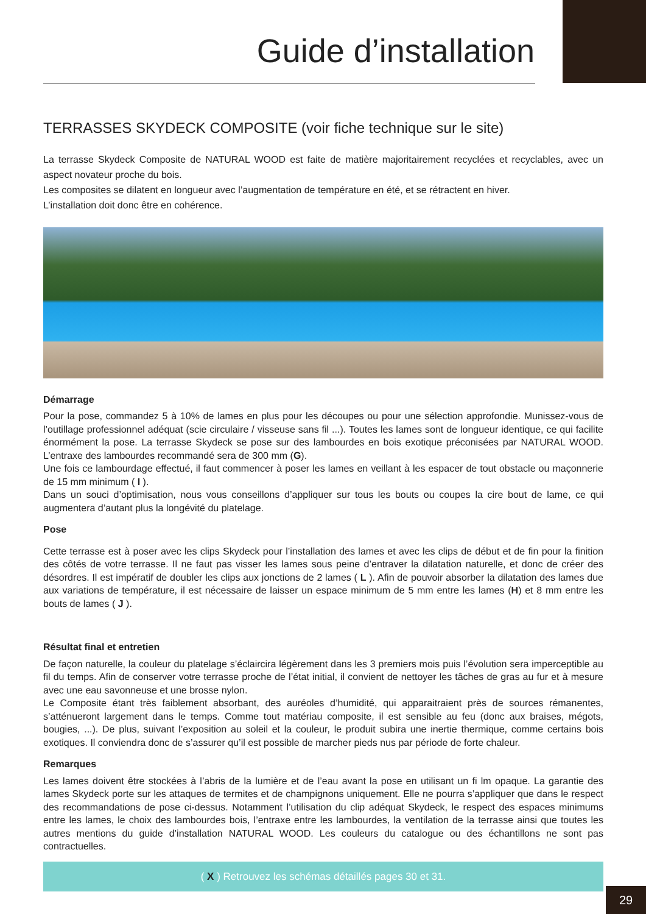Guide d’installation
TERRASSES SKYDECK COMPOSITE (voir fiche technique sur le site)
La terrasse Skydeck Composite de NATURAL WOOD est faite de matière majoritairement recyclées et recyclables, avec un aspect novateur proche du bois.
Les composites se dilatent en longueur avec l’augmentation de température en été, et se rétractent en hiver.
L’installation doit donc être en cohérence.
Démarrage
Pour la pose, commandez 5 à 10% de lames en plus pour les découpes ou pour une sélection approfondie. Munissez-vous de l’outillage professionnel adéquat (scie circulaire / visseuse sans fil ...). Toutes les lames sont de longueur identique, ce qui facilite énormément la pose. La terrasse Skydeck se pose sur des lambourdes en bois exotique préconisées par NATURAL WOOD. L’entraxe des lambourdes recommandé sera de 300 mm (G).
Une fois ce lambourdage effectué, il faut commencer à poser les lames en veillant à les espacer de tout obstacle ou maçonnerie de 15 mm minimum ( I ).
Dans un souci d’optimisation, nous vous conseillons d’appliquer sur tous les bouts ou coupes la cire bout de lame, ce qui augmentera d’autant plus la longévité du platelage.
Pose
Cette terrasse est à poser avec les clips Skydeck pour l’installation des lames et avec les clips de début et de fin pour la finition des côtés de votre terrasse. Il ne faut pas visser les lames sous peine d’entraver la dilatation naturelle, et donc de créer des désordres. Il est impératif de doubler les clips aux jonctions de 2 lames ( L ). Afin de pouvoir absorber la dilatation des lames due aux variations de température, il est nécessaire de laisser un espace minimum de 5 mm entre les lames (H) et 8 mm entre les bouts de lames ( J ).
Résultat final et entretien
De façon naturelle, la couleur du platelage s’éclaircira légèrement dans les 3 premiers mois puis l’évolution sera imperceptible au fil du temps. Afin de conserver votre terrasse proche de l’état initial, il convient de nettoyer les tâches de gras au fur et à mesure avec une eau savonneuse et une brosse nylon.
Le Composite étant très faiblement absorbant, des auréoles d’humidité, qui apparaitraient près de sources rémanentes, s’atténueront largement dans le temps. Comme tout matériau composite, il est sensible au feu (donc aux braises, mégots, bougies, ...). De plus, suivant l’exposition au soleil et la couleur, le produit subira une inertie thermique, comme certains bois exotiques. Il conviendra donc de s’assurer qu’il est possible de marcher pieds nus par période de forte chaleur.
Remarques
Les lames doivent être stockées à l’abris de la lumière et de l’eau avant la pose en utilisant un fi lm opaque. La garantie des lames Skydeck porte sur les attaques de termites et de champignons uniquement. Elle ne pourra s’appliquer que dans le respect des recommandations de pose ci-dessus. Notamment l’utilisation du clip adéquat Skydeck, le respect des espaces minimums entre les lames, le choix des lambourdes bois, l’entraxe entre les lambourdes, la ventilation de la terrasse ainsi que toutes les autres mentions du guide d’installation NATURAL WOOD. Les couleurs du catalogue ou des échantillons ne sont pas contractuelles.
( X ) Retrouvez les schémas détaillés pages 30 et 31.
29